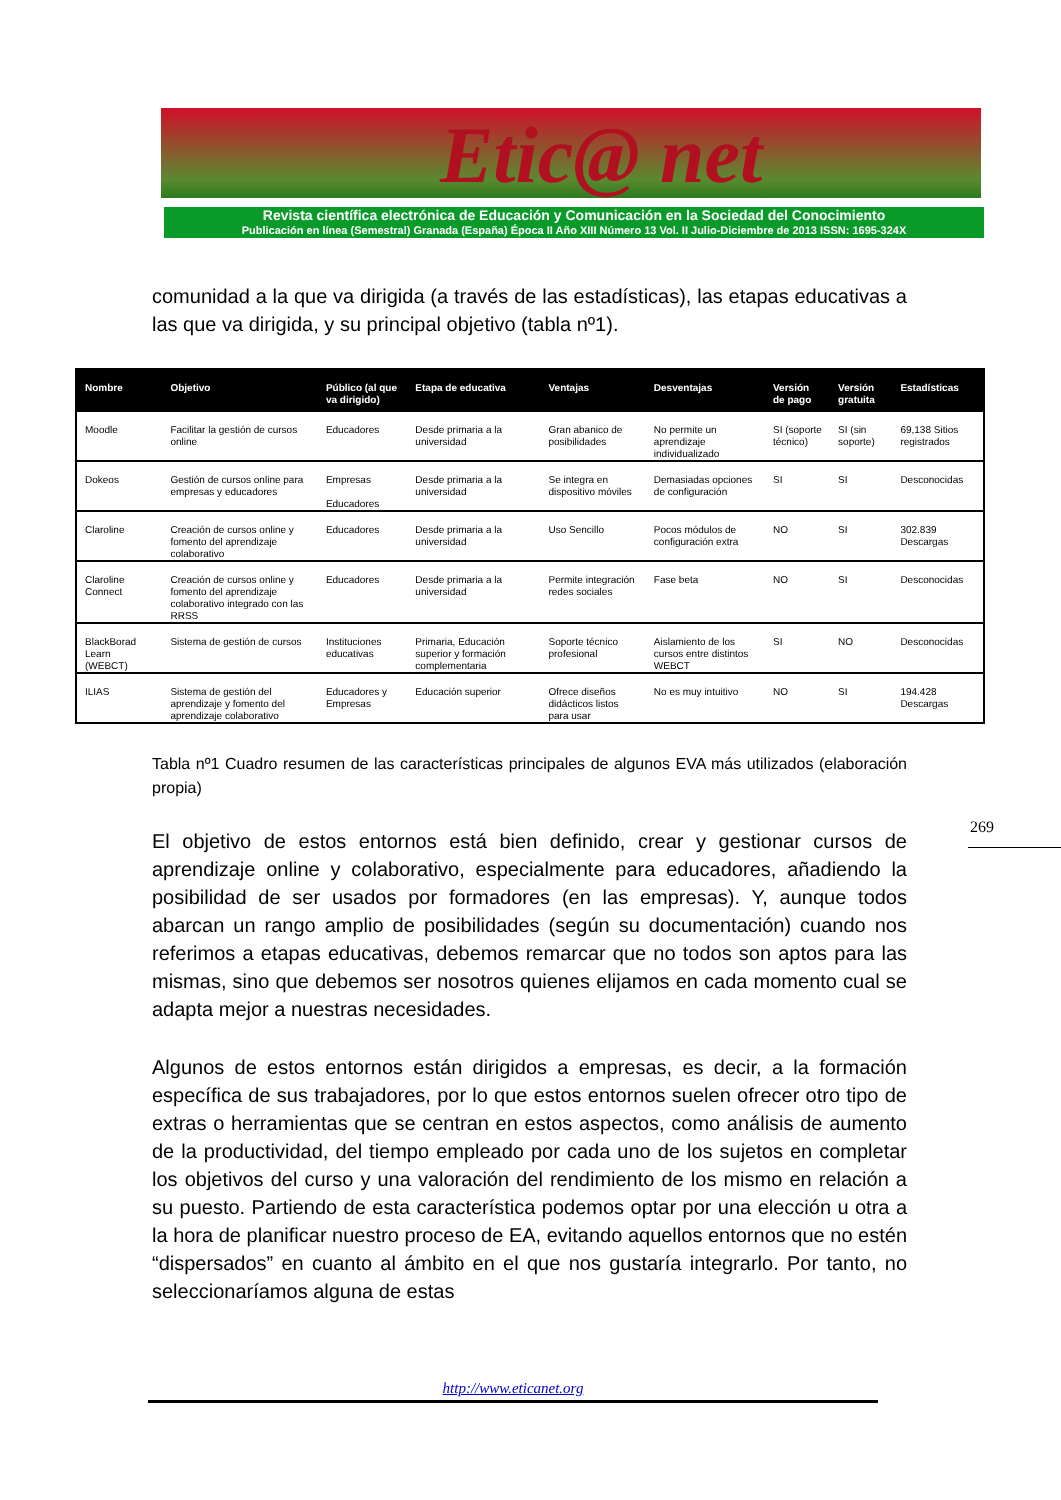Etic@ net
Revista científica electrónica de Educación y Comunicación en la Sociedad del Conocimiento
Publicación en línea (Semestral) Granada (España) Época II Año XIII Número 13 Vol. II Julio-Diciembre de 2013 ISSN: 1695-324X
comunidad a la que va dirigida (a través de las estadísticas), las etapas educativas a las que va dirigida, y su principal objetivo (tabla nº1).
| Nombre | Objetivo | Público (al que va dirigido) | Etapa de educativa | Ventajas | Desventajas | Versión de pago | Versión gratuita | Estadísticas |
| --- | --- | --- | --- | --- | --- | --- | --- | --- |
| Moodle | Facilitar la gestión de cursos online | Educadores | Desde primaria a la universidad | Gran abanico de posibilidades | No permite un aprendizaje individualizado | SI (soporte técnico) | SI (sin soporte) | 69,138 Sitios registrados |
| Dokeos | Gestión de cursos online para empresas y educadores | Empresas Educadores | Desde primaria a la universidad | Se integra en dispositivo móviles | Demasiadas opciones de configuración | SI | SI | Desconocidas |
| Claroline | Creación de cursos online y fomento del aprendizaje colaborativo | Educadores | Desde primaria a la universidad | Uso Sencillo | Pocos módulos de configuración extra | NO | SI | 302.839 Descargas |
| Claroline Connect | Creación de cursos online y fomento del aprendizaje colaborativo integrado con las RRSS | Educadores | Desde primaria a la universidad | Permite integración redes sociales | Fase beta | NO | SI | Desconocidas |
| BlackBorad Learn (WEBCT) | Sistema de gestión de cursos | Instituciones educativas | Primaria, Educación superior y formación complementaria | Soporte técnico profesional | Aislamiento de los cursos entre distintos WEBCT | SI | NO | Desconocidas |
| ILIAS | Sistema de gestión del aprendizaje y fomento del aprendizaje colaborativo | Educadores y Empresas | Educación superior | Ofrece diseños didácticos listos para usar | No es muy intuitivo | NO | SI | 194.428 Descargas |
Tabla nº1 Cuadro resumen de las características principales de algunos EVA más utilizados (elaboración propia)
269
El objetivo de estos entornos está bien definido, crear y gestionar cursos de aprendizaje online y colaborativo, especialmente para educadores, añadiendo la posibilidad de ser usados por formadores (en las empresas). Y, aunque todos abarcan un rango amplio de posibilidades (según su documentación) cuando nos referimos a etapas educativas, debemos remarcar que no todos son aptos para las mismas, sino que debemos ser nosotros quienes elijamos en cada momento cual se adapta mejor a nuestras necesidades.
Algunos de estos entornos están dirigidos a empresas, es decir, a la formación específica de sus trabajadores, por lo que estos entornos suelen ofrecer otro tipo de extras o herramientas que se centran en estos aspectos, como análisis de aumento de la productividad, del tiempo empleado por cada uno de los sujetos en completar los objetivos del curso y una valoración del rendimiento de los mismo en relación a su puesto. Partiendo de esta característica podemos optar por una elección u otra a la hora de planificar nuestro proceso de EA, evitando aquellos entornos que no estén “dispersados” en cuanto al ámbito en el que nos gustaría integrarlo. Por tanto, no seleccionaríamos alguna de estas
http://www.eticanet.org